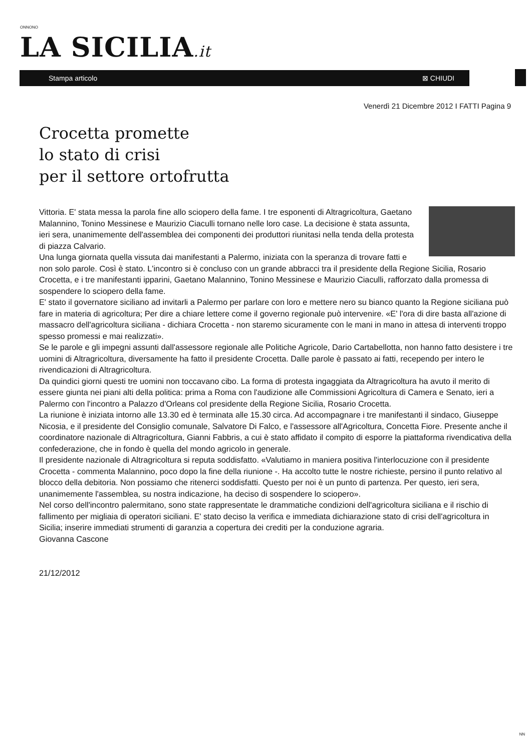ONNONO
LA SICILIA.it
Stampa articolo ⊠ CHIUDI
Venerdì 21 Dicembre 2012 I FATTI Pagina 9
Crocetta promette
lo stato di crisi
per il settore ortofrutta
Vittoria. E' stata messa la parola fine allo sciopero della fame. I tre esponenti di Altragricoltura, Gaetano Malannino, Tonino Messinese e Maurizio Ciaculli tornano nelle loro case. La decisione è stata assunta, ieri sera, unanimemente dell'assemblea dei componenti dei produttori riunitasi nella tenda della protesta di piazza Calvario.
Una lunga giornata quella vissuta dai manifestanti a Palermo, iniziata con la speranza di trovare fatti e non solo parole. Così è stato. L'incontro si è concluso con un grande abbracci tra il presidente della Regione Sicilia, Rosario Crocetta, e i tre manifestanti ipparini, Gaetano Malannino, Tonino Messinese e Maurizio Ciaculli, rafforzato dalla promessa di sospendere lo sciopero della fame.
E' stato il governatore siciliano ad invitarli a Palermo per parlare con loro e mettere nero su bianco quanto la Regione siciliana può fare in materia di agricoltura; Per dire a chiare lettere come il governo regionale può intervenire. «E' l'ora di dire basta all'azione di massacro dell'agricoltura siciliana - dichiara Crocetta - non staremo sicuramente con le mani in mano in attesa di interventi troppo spesso promessi e mai realizzati».
Se le parole e gli impegni assunti dall'assessore regionale alle Politiche Agricole, Dario Cartabellotta, non hanno fatto desistere i tre uomini di Altragricoltura, diversamente ha fatto il presidente Crocetta. Dalle parole è passato ai fatti, recependo per intero le rivendicazioni di Altragricoltura.
Da quindici giorni questi tre uomini non toccavano cibo. La forma di protesta ingaggiata da Altragricoltura ha avuto il merito di essere giunta nei piani alti della politica: prima a Roma con l'audizione alle Commissioni Agricoltura di Camera e Senato, ieri a Palermo con l'incontro a Palazzo d'Orleans col presidente della Regione Sicilia, Rosario Crocetta.
La riunione è iniziata intorno alle 13.30 ed è terminata alle 15.30 circa. Ad accompagnare i tre manifestanti il sindaco, Giuseppe Nicosia, e il presidente del Consiglio comunale, Salvatore Di Falco, e l'assessore all'Agricoltura, Concetta Fiore. Presente anche il coordinatore nazionale di Altragricoltura, Gianni Fabbris, a cui è stato affidato il compito di esporre la piattaforma rivendicativa della confederazione, che in fondo è quella del mondo agricolo in generale.
Il presidente nazionale di Altragricoltura si reputa soddisfatto. «Valutiamo in maniera positiva l'interlocuzione con il presidente Crocetta - commenta Malannino, poco dopo la fine della riunione -. Ha accolto tutte le nostre richieste, persino il punto relativo al blocco della debitoria. Non possiamo che ritenerci soddisfatti. Questo per noi è un punto di partenza. Per questo, ieri sera, unanimemente l'assemblea, su nostra indicazione, ha deciso di sospendere lo sciopero».
Nel corso dell'incontro palermitano, sono state rappresentate le drammatiche condizioni dell'agricoltura siciliana e il rischio di fallimento per migliaia di operatori siciliani. E' stato deciso la verifica e immediata dichiarazione stato di crisi dell'agricoltura in Sicilia; inserire immediati strumenti di garanzia a copertura dei crediti per la conduzione agraria.
Giovanna Cascone
21/12/2012
NN